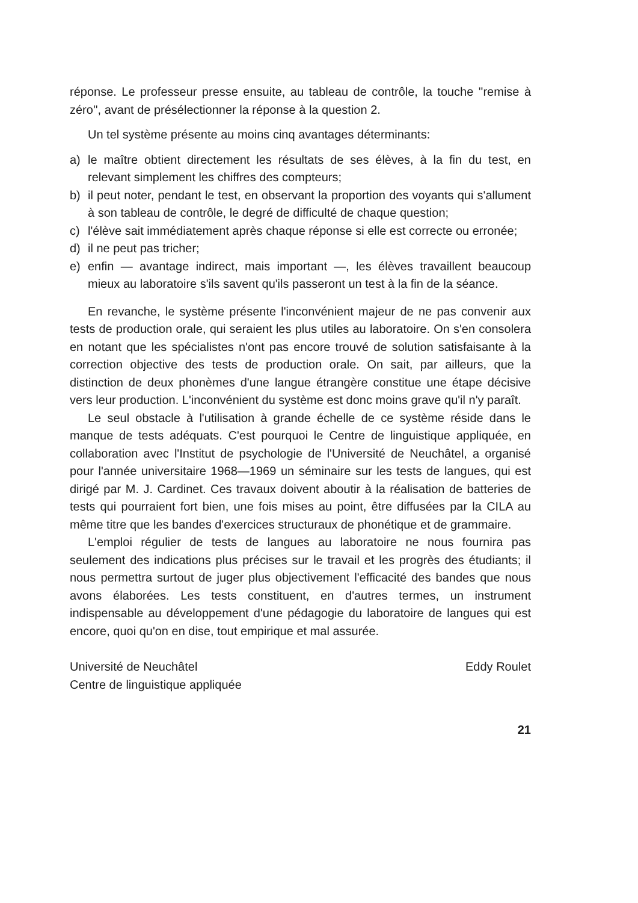réponse. Le professeur presse ensuite, au tableau de contrôle, la touche ''remise à zéro'', avant de présélectionner la réponse à la question 2.
Un tel système présente au moins cinq avantages déterminants:
a) le maître obtient directement les résultats de ses élèves, à la fin du test, en relevant simplement les chiffres des compteurs;
b) il peut noter, pendant le test, en observant la proportion des voyants qui s'allument à son tableau de contrôle, le degré de difficulté de chaque question;
c) l'élève sait immédiatement après chaque réponse si elle est correcte ou erronée;
d) il ne peut pas tricher;
e) enfin — avantage indirect, mais important —, les élèves travaillent beaucoup mieux au laboratoire s'ils savent qu'ils passeront un test à la fin de la séance.
En revanche, le système présente l'inconvénient majeur de ne pas convenir aux tests de production orale, qui seraient les plus utiles au laboratoire. On s'en consolera en notant que les spécialistes n'ont pas encore trouvé de solution satisfaisante à la correction objective des tests de production orale. On sait, par ailleurs, que la distinction de deux phonèmes d'une langue étrangère constitue une étape décisive vers leur production. L'inconvénient du système est donc moins grave qu'il n'y paraît.
Le seul obstacle à l'utilisation à grande échelle de ce système réside dans le manque de tests adéquats. C'est pourquoi le Centre de linguistique appliquée, en collaboration avec l'Institut de psychologie de l'Université de Neuchâtel, a organisé pour l'année universitaire 1968—1969 un séminaire sur les tests de langues, qui est dirigé par M. J. Cardinet. Ces travaux doivent aboutir à la réalisation de batteries de tests qui pourraient fort bien, une fois mises au point, être diffusées par la CILA au même titre que les bandes d'exercices structuraux de phonétique et de grammaire.
L'emploi régulier de tests de langues au laboratoire ne nous fournira pas seulement des indications plus précises sur le travail et les progrès des étudiants; il nous permettra surtout de juger plus objectivement l'efficacité des bandes que nous avons élaborées. Les tests constituent, en d'autres termes, un instrument indispensable au développement d'une pédagogie du laboratoire de langues qui est encore, quoi qu'on en dise, tout empirique et mal assurée.
Université de Neuchâtel
Centre de linguistique appliquée
Eddy Roulet
21